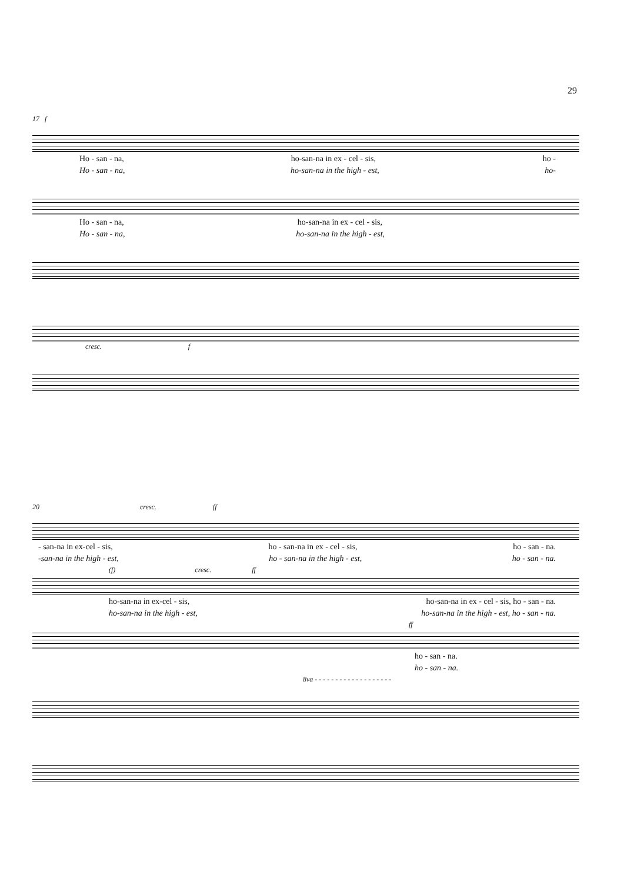29
17 f
Ho - san - na, ho-san-na in ex - cel - sis, ho -
Ho - san - na, ho-san-na in the high - est, ho-
Ho - san - na, ho-san-na in ex - cel - sis,
Ho - san - na, ho-san-na in the high - est,
cresc. f
20 cresc. ff
- san-na in ex-cel - sis, ho - san-na in ex - cel - sis, ho - san - na.
-san-na in the high - est, ho - san-na in the high - est, ho - san - na.
(f) cresc. ff
ho-san-na in ex-cel - sis, ho-san-na in ex - cel - sis, ho - san - na.
ho-san-na in the high - est, ho-san-na in the high - est, ho - san - na.
ff
ho - san - na.
ho - san - na.
8va - - - - - - - - - - - - - - - - - - -